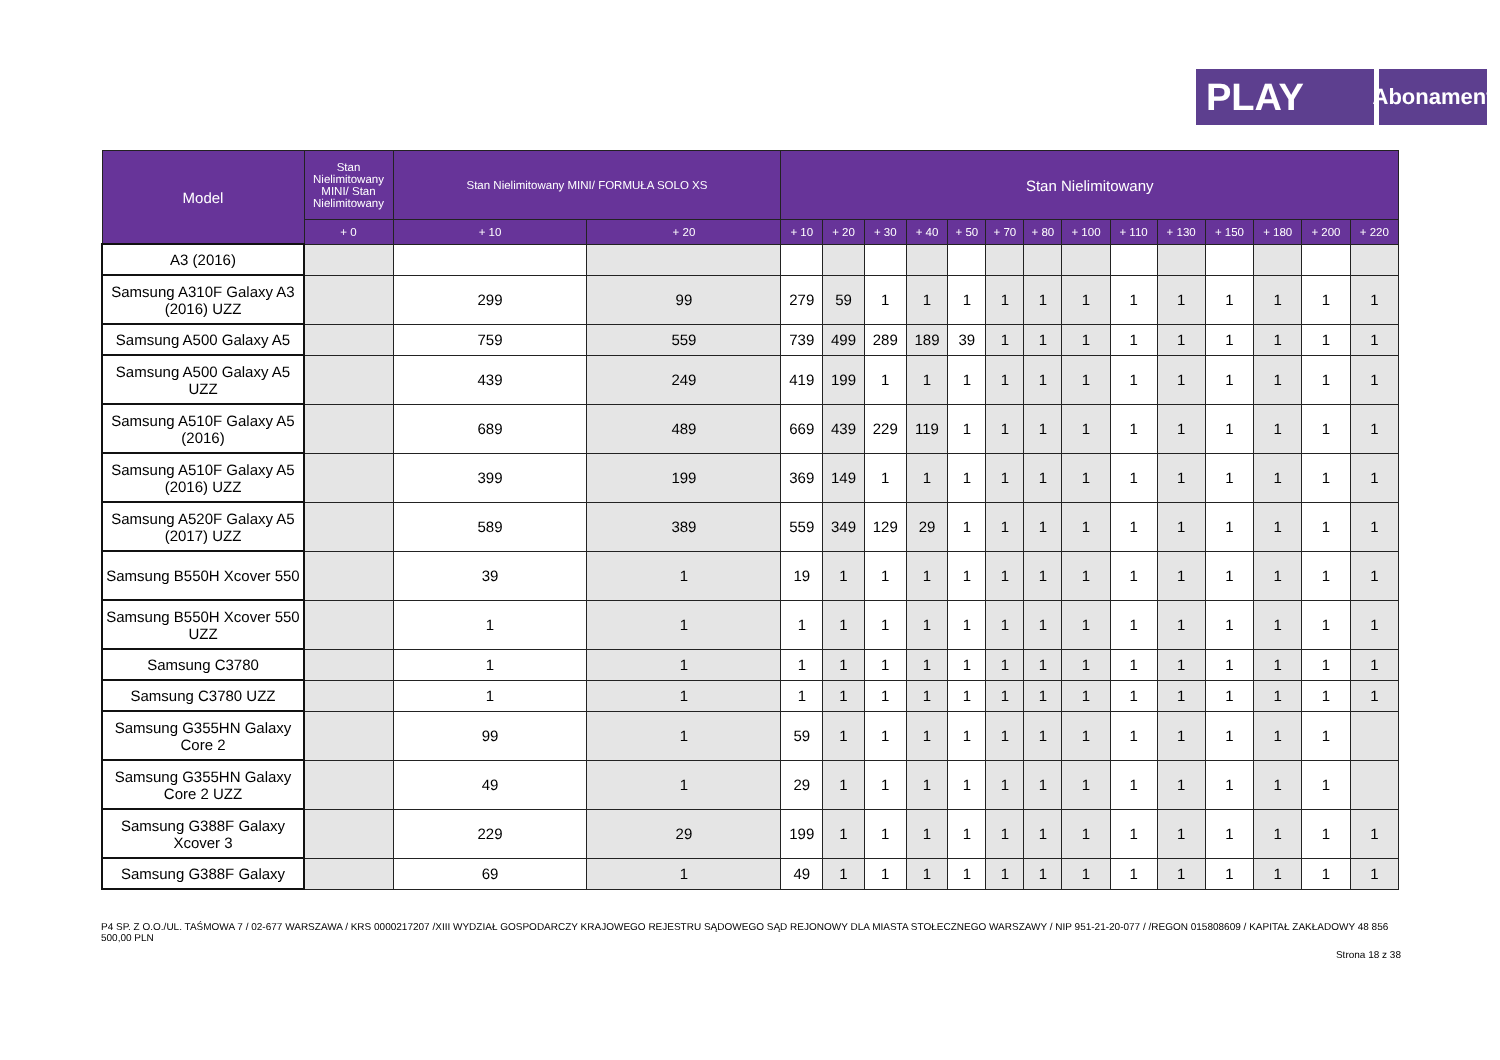PLAY
Abonament
| Model | Stan Nielimitowany MINI/ Stan Nielimitowany | Stan Nielimitowany MINI/ FORMUŁA SOLO XS | | Stan Nielimitowany | | | | | | | | | | | | | |
| --- | --- | --- | --- | --- | --- | --- | --- | --- | --- | --- | --- | --- | --- | --- | --- | --- | --- |
| | + 0 | + 10 | + 20 | + 10 | + 20 | + 30 | + 40 | + 50 | + 70 | + 80 | + 100 | + 110 | + 130 | + 150 | + 180 | + 200 | + 220 |
| A3 (2016) | | | | | | | | | | | | | | | | | |
| Samsung A310F Galaxy A3 (2016) UZZ | | 299 | 99 | 279 | 59 | 1 | 1 | 1 | 1 | 1 | 1 | 1 | 1 | 1 | 1 | 1 | 1 |
| Samsung A500 Galaxy A5 | | 759 | 559 | 739 | 499 | 289 | 189 | 39 | 1 | 1 | 1 | 1 | 1 | 1 | 1 | 1 | 1 |
| Samsung A500 Galaxy A5 UZZ | | 439 | 249 | 419 | 199 | 1 | 1 | 1 | 1 | 1 | 1 | 1 | 1 | 1 | 1 | 1 | 1 |
| Samsung A510F Galaxy A5 (2016) | | 689 | 489 | 669 | 439 | 229 | 119 | 1 | 1 | 1 | 1 | 1 | 1 | 1 | 1 | 1 | 1 |
| Samsung A510F Galaxy A5 (2016) UZZ | | 399 | 199 | 369 | 149 | 1 | 1 | 1 | 1 | 1 | 1 | 1 | 1 | 1 | 1 | 1 | 1 |
| Samsung A520F Galaxy A5 (2017) UZZ | | 589 | 389 | 559 | 349 | 129 | 29 | 1 | 1 | 1 | 1 | 1 | 1 | 1 | 1 | 1 | 1 |
| Samsung B550H Xcover 550 | | 39 | 1 | 19 | 1 | 1 | 1 | 1 | 1 | 1 | 1 | 1 | 1 | 1 | 1 | 1 | 1 |
| Samsung B550H Xcover 550 UZZ | | 1 | 1 | 1 | 1 | 1 | 1 | 1 | 1 | 1 | 1 | 1 | 1 | 1 | 1 | 1 | 1 |
| Samsung C3780 | | 1 | 1 | 1 | 1 | 1 | 1 | 1 | 1 | 1 | 1 | 1 | 1 | 1 | 1 | 1 | 1 |
| Samsung C3780 UZZ | | 1 | 1 | 1 | 1 | 1 | 1 | 1 | 1 | 1 | 1 | 1 | 1 | 1 | 1 | 1 | 1 |
| Samsung G355HN Galaxy Core 2 | | 99 | 1 | 59 | 1 | 1 | 1 | 1 | 1 | 1 | 1 | 1 | 1 | 1 | 1 | 1 | |
| Samsung G355HN Galaxy Core 2 UZZ | | 49 | 1 | 29 | 1 | 1 | 1 | 1 | 1 | 1 | 1 | 1 | 1 | 1 | 1 | 1 | |
| Samsung G388F Galaxy Xcover 3 | | 229 | 29 | 199 | 1 | 1 | 1 | 1 | 1 | 1 | 1 | 1 | 1 | 1 | 1 | 1 | 1 |
| Samsung G388F Galaxy | | 69 | 1 | 49 | 1 | 1 | 1 | 1 | 1 | 1 | 1 | 1 | 1 | 1 | 1 | 1 | 1 |
P4 SP. Z O.O./UL. TAŚMOWA 7 / 02-677 WARSZAWA / KRS 0000217207 /XIII WYDZIAŁ GOSPODARCZY KRAJOWEGO REJESTRU SĄDOWEGO SĄD REJONOWY DLA MIASTA STOŁECZNEGO WARSZAWY / NIP 951-21-20-077 / /REGON 015808609 / KAPITAŁ ZAKŁADOWY 48 856 500,00 PLN
Strona 18 z 38